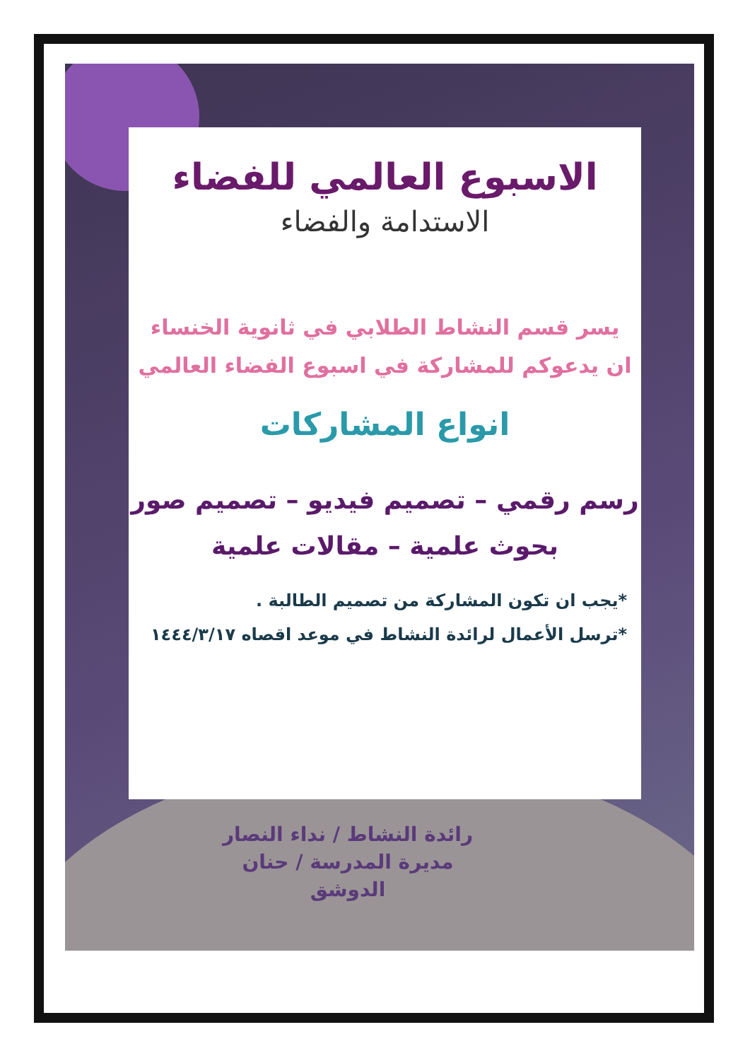الاسبوع العالمي للفضاء
الاستدامة والفضاء
يسر قسم النشاط الطلابي في ثانوية الخنساء
ان يدعوكم للمشاركة في اسبوع الفضاء العالمي
انواع المشاركات
رسم رقمي – تصميم فيديو – تصميم صور
بحوث علمية – مقالات علمية
*يجب ان تكون المشاركة من تصميم الطالبة .
*ترسل الأعمال لرائدة النشاط في موعد اقصاه ١٤٤٤/٣/١٧
رائدة النشاط / نداء النصار
مديرة المدرسة / حنان الدوشق